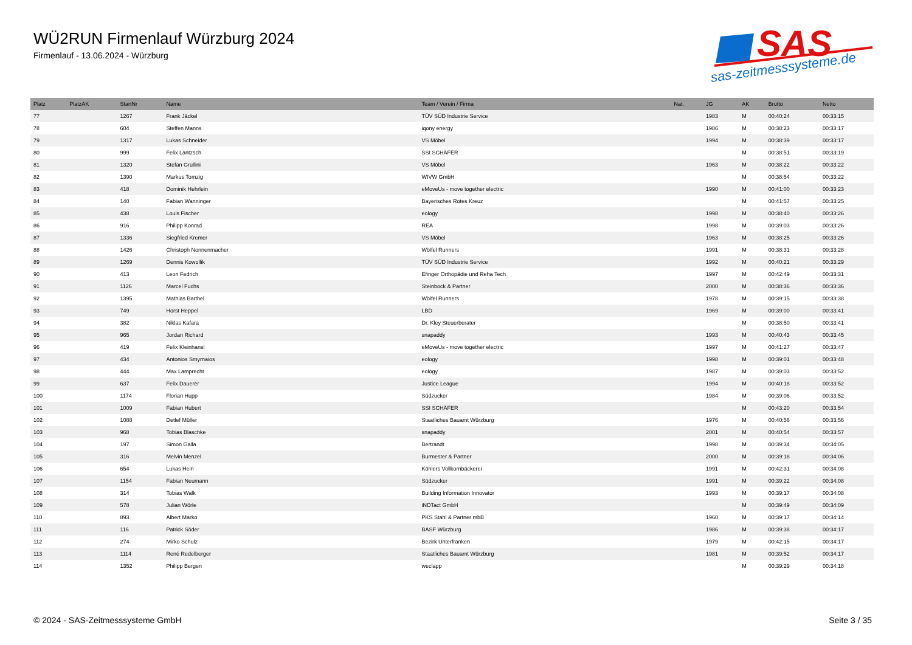WÜ2RUN Firmenlauf Würzburg 2024
Firmenlauf - 13.06.2024 - Würzburg
SAS
sas-zeitmesssysteme.de
| Platz | PlatzAK | StartNr | Name | Team / Verein / Firma | Nat. | JG | AK | Brutto | Netto |
| --- | --- | --- | --- | --- | --- | --- | --- | --- | --- |
| 77 | | 1267 | Frank Jäckel | TÜV SÜD Industrie Service | | 1983 | M | 00:40:24 | 00:33:15 |
| 78 | | 604 | Steffen Manns | iqony energy | | 1986 | M | 00:38:23 | 00:33:17 |
| 79 | | 1317 | Lukas Schneider | VS Möbel | | 1994 | M | 00:38:39 | 00:33:17 |
| 80 | | 999 | Felix Lantzsch | SSI SCHÄFER | | | M | 00:38:51 | 00:33:19 |
| 81 | | 1320 | Stefan Grullini | VS Möbel | | 1963 | M | 00:38:22 | 00:33:22 |
| 82 | | 1390 | Markus Tomzig | WIVW GmbH | | | M | 00:38:54 | 00:33:22 |
| 83 | | 418 | Dominik Hehrlein | eMoveUs - move together electric | | 1990 | M | 00:41:00 | 00:33:23 |
| 84 | | 140 | Fabian Wanninger | Bayerisches Rotes Kreuz | | | M | 00:41:57 | 00:33:25 |
| 85 | | 438 | Louis Fischer | eology | | 1998 | M | 00:38:40 | 00:33:26 |
| 86 | | 916 | Philipp Konrad | REA | | 1998 | M | 00:39:03 | 00:33:26 |
| 87 | | 1336 | Siegfried Kremer | VS Möbel | | 1963 | M | 00:38:25 | 00:33:26 |
| 88 | | 1426 | Christoph Nonnenmacher | Wölfel Runners | | 1991 | M | 00:38:31 | 00:33:28 |
| 89 | | 1269 | Dennis Kowollik | TÜV SÜD Industrie Service | | 1992 | M | 00:40:21 | 00:33:29 |
| 90 | | 413 | Leon Fedrich | Efinger Orthopädie und Reha Tech | | 1997 | M | 00:42:49 | 00:33:31 |
| 91 | | 1126 | Marcel Fuchs | Steinbock & Partner | | 2000 | M | 00:38:36 | 00:33:36 |
| 92 | | 1395 | Mathias Barthel | Wölfel Runners | | 1978 | M | 00:39:15 | 00:33:38 |
| 93 | | 749 | Horst Heppel | LBD | | 1969 | M | 00:39:00 | 00:33:41 |
| 94 | | 382 | Niklas Kafara | Dr. Kley Steuerberater | | | M | 00:38:50 | 00:33:41 |
| 95 | | 965 | Jordan Richard | snapaddy | | 1993 | M | 00:40:43 | 00:33:45 |
| 96 | | 419 | Felix Kleinhansl | eMoveUs - move together electric | | 1997 | M | 00:41:27 | 00:33:47 |
| 97 | | 434 | Antonios Smyrnaios | eology | | 1998 | M | 00:39:01 | 00:33:48 |
| 98 | | 444 | Max Lamprecht | eology | | 1987 | M | 00:39:03 | 00:33:52 |
| 99 | | 637 | Felix Dauerer | Justice League | | 1994 | M | 00:40:18 | 00:33:52 |
| 100 | | 1174 | Florian Hupp | Südzucker | | 1984 | M | 00:39:06 | 00:33:52 |
| 101 | | 1009 | Fabian Hubert | SSI SCHÄFER | | | M | 00:43:20 | 00:33:54 |
| 102 | | 1088 | Detlef Müller | Staatliches Bauamt Würzburg | | 1976 | M | 00:40:56 | 00:33:56 |
| 103 | | 968 | Tobias Blaschke | snapaddy | | 2001 | M | 00:40:54 | 00:33:57 |
| 104 | | 197 | Simon Galla | Bertrandt | | 1998 | M | 00:39:34 | 00:34:05 |
| 105 | | 316 | Melvin Menzel | Burmester & Partner | | 2000 | M | 00:39:18 | 00:34:06 |
| 106 | | 654 | Lukas Hein | Köhlers Vollkornbäckerei | | 1991 | M | 00:42:31 | 00:34:08 |
| 107 | | 1154 | Fabian Neumann | Südzucker | | 1991 | M | 00:39:22 | 00:34:08 |
| 108 | | 314 | Tobias Walk | Building Information Innovator | | 1993 | M | 00:39:17 | 00:34:08 |
| 109 | | 578 | Julian Wörle | iNDTact GmbH | | | M | 00:39:49 | 00:34:09 |
| 110 | | 893 | Albert Marko | PKS Stahl & Partner mbB | | 1960 | M | 00:39:17 | 00:34:14 |
| 111 | | 116 | Patrick Söder | BASF Würzburg | | 1986 | M | 00:39:38 | 00:34:17 |
| 112 | | 274 | Mirko Schulz | Bezirk Unterfranken | | 1979 | M | 00:42:15 | 00:34:17 |
| 113 | | 1114 | René Redelberger | Staatliches Bauamt Würzburg | | 1981 | M | 00:39:52 | 00:34:17 |
| 114 | | 1352 | Philipp Bergen | weclapp | | | M | 00:39:29 | 00:34:18 |
© 2024 - SAS-Zeitmesssysteme GmbH Seite 3 / 35